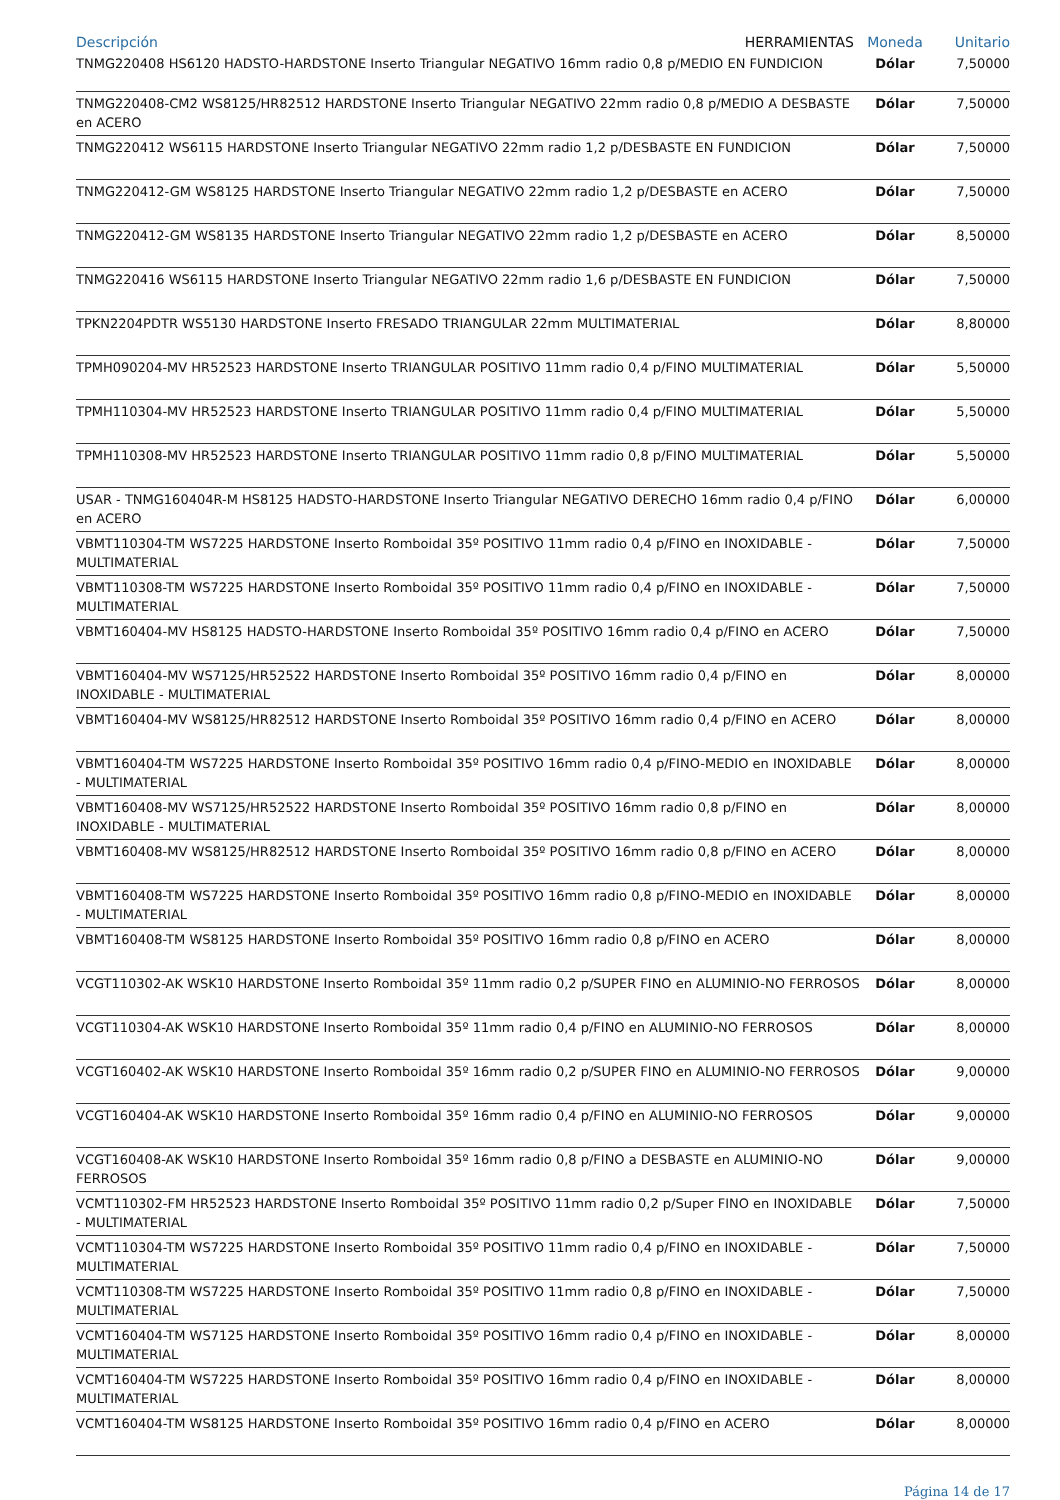| Descripción HERRAMIENTAS | Moneda | Unitario |
| --- | --- | --- |
| TNMG220408 HS6120 HADSTO-HARDSTONE Inserto Triangular NEGATIVO 16mm radio 0,8 p/MEDIO EN FUNDICION | Dólar | 7,50000 |
| TNMG220408-CM2 WS8125/HR82512 HARDSTONE Inserto Triangular NEGATIVO 22mm radio 0,8 p/MEDIO A DESBASTE en ACERO | Dólar | 7,50000 |
| TNMG220412 WS6115 HARDSTONE Inserto Triangular NEGATIVO 22mm radio 1,2 p/DESBASTE EN FUNDICION | Dólar | 7,50000 |
| TNMG220412-GM WS8125 HARDSTONE Inserto Triangular NEGATIVO 22mm radio 1,2 p/DESBASTE en ACERO | Dólar | 7,50000 |
| TNMG220412-GM WS8135 HARDSTONE Inserto Triangular NEGATIVO 22mm radio 1,2 p/DESBASTE en ACERO | Dólar | 8,50000 |
| TNMG220416 WS6115 HARDSTONE Inserto Triangular NEGATIVO 22mm radio 1,6 p/DESBASTE EN FUNDICION | Dólar | 7,50000 |
| TPKN2204PDTR WS5130 HARDSTONE Inserto FRESADO TRIANGULAR 22mm MULTIMATERIAL | Dólar | 8,80000 |
| TPMH090204-MV HR52523 HARDSTONE Inserto TRIANGULAR POSITIVO 11mm radio 0,4 p/FINO MULTIMATERIAL | Dólar | 5,50000 |
| TPMH110304-MV HR52523 HARDSTONE Inserto TRIANGULAR POSITIVO 11mm radio 0,4 p/FINO MULTIMATERIAL | Dólar | 5,50000 |
| TPMH110308-MV HR52523 HARDSTONE Inserto TRIANGULAR POSITIVO 11mm radio 0,8 p/FINO MULTIMATERIAL | Dólar | 5,50000 |
| USAR - TNMG160404R-M HS8125 HADSTO-HARDSTONE Inserto Triangular NEGATIVO DERECHO 16mm radio 0,4 p/FINO en ACERO | Dólar | 6,00000 |
| VBMT110304-TM WS7225 HARDSTONE Inserto Romboidal 35º POSITIVO 11mm radio 0,4 p/FINO en INOXIDABLE - MULTIMATERIAL | Dólar | 7,50000 |
| VBMT110308-TM WS7225 HARDSTONE Inserto Romboidal 35º POSITIVO 11mm radio 0,4 p/FINO en INOXIDABLE - MULTIMATERIAL | Dólar | 7,50000 |
| VBMT160404-MV HS8125 HADSTO-HARDSTONE Inserto Romboidal 35º POSITIVO 16mm radio 0,4 p/FINO en ACERO | Dólar | 7,50000 |
| VBMT160404-MV WS7125/HR52522 HARDSTONE Inserto Romboidal 35º POSITIVO 16mm radio 0,4 p/FINO en INOXIDABLE - MULTIMATERIAL | Dólar | 8,00000 |
| VBMT160404-MV WS8125/HR82512 HARDSTONE Inserto Romboidal 35º POSITIVO 16mm radio 0,4 p/FINO en ACERO | Dólar | 8,00000 |
| VBMT160404-TM WS7225 HARDSTONE Inserto Romboidal 35º POSITIVO 16mm radio 0,4 p/FINO-MEDIO en INOXIDABLE - MULTIMATERIAL | Dólar | 8,00000 |
| VBMT160408-MV WS7125/HR52522 HARDSTONE Inserto Romboidal 35º POSITIVO 16mm radio 0,8 p/FINO en INOXIDABLE - MULTIMATERIAL | Dólar | 8,00000 |
| VBMT160408-MV WS8125/HR82512 HARDSTONE Inserto Romboidal 35º POSITIVO 16mm radio 0,8 p/FINO en ACERO | Dólar | 8,00000 |
| VBMT160408-TM WS7225 HARDSTONE Inserto Romboidal 35º POSITIVO 16mm radio 0,8 p/FINO-MEDIO en INOXIDABLE - MULTIMATERIAL | Dólar | 8,00000 |
| VBMT160408-TM WS8125 HARDSTONE Inserto Romboidal 35º POSITIVO 16mm radio 0,8 p/FINO en ACERO | Dólar | 8,00000 |
| VCGT110302-AK WSK10 HARDSTONE Inserto Romboidal 35º 11mm radio 0,2 p/SUPER FINO en ALUMINIO-NO FERROSOS | Dólar | 8,00000 |
| VCGT110304-AK WSK10 HARDSTONE Inserto Romboidal 35º 11mm radio 0,4 p/FINO en ALUMINIO-NO FERROSOS | Dólar | 8,00000 |
| VCGT160402-AK WSK10 HARDSTONE Inserto Romboidal 35º 16mm radio 0,2 p/SUPER FINO en ALUMINIO-NO FERROSOS | Dólar | 9,00000 |
| VCGT160404-AK WSK10 HARDSTONE Inserto Romboidal 35º 16mm radio 0,4 p/FINO en ALUMINIO-NO FERROSOS | Dólar | 9,00000 |
| VCGT160408-AK WSK10 HARDSTONE Inserto Romboidal 35º 16mm radio 0,8 p/FINO a DESBASTE en ALUMINIO-NO FERROSOS | Dólar | 9,00000 |
| VCMT110302-FM HR52523 HARDSTONE Inserto Romboidal 35º POSITIVO 11mm radio 0,2 p/Super FINO en INOXIDABLE - MULTIMATERIAL | Dólar | 7,50000 |
| VCMT110304-TM WS7225 HARDSTONE Inserto Romboidal 35º POSITIVO 11mm radio 0,4 p/FINO en INOXIDABLE - MULTIMATERIAL | Dólar | 7,50000 |
| VCMT110308-TM WS7225 HARDSTONE Inserto Romboidal 35º POSITIVO 11mm radio 0,8 p/FINO en INOXIDABLE - MULTIMATERIAL | Dólar | 7,50000 |
| VCMT160404-TM WS7125 HARDSTONE Inserto Romboidal 35º POSITIVO 16mm radio 0,4 p/FINO en INOXIDABLE - MULTIMATERIAL | Dólar | 8,00000 |
| VCMT160404-TM WS7225 HARDSTONE Inserto Romboidal 35º POSITIVO 16mm radio 0,4 p/FINO en INOXIDABLE - MULTIMATERIAL | Dólar | 8,00000 |
| VCMT160404-TM WS8125 HARDSTONE Inserto Romboidal 35º POSITIVO 16mm radio 0,4 p/FINO en ACERO | Dólar | 8,00000 |
Página 14 de 17